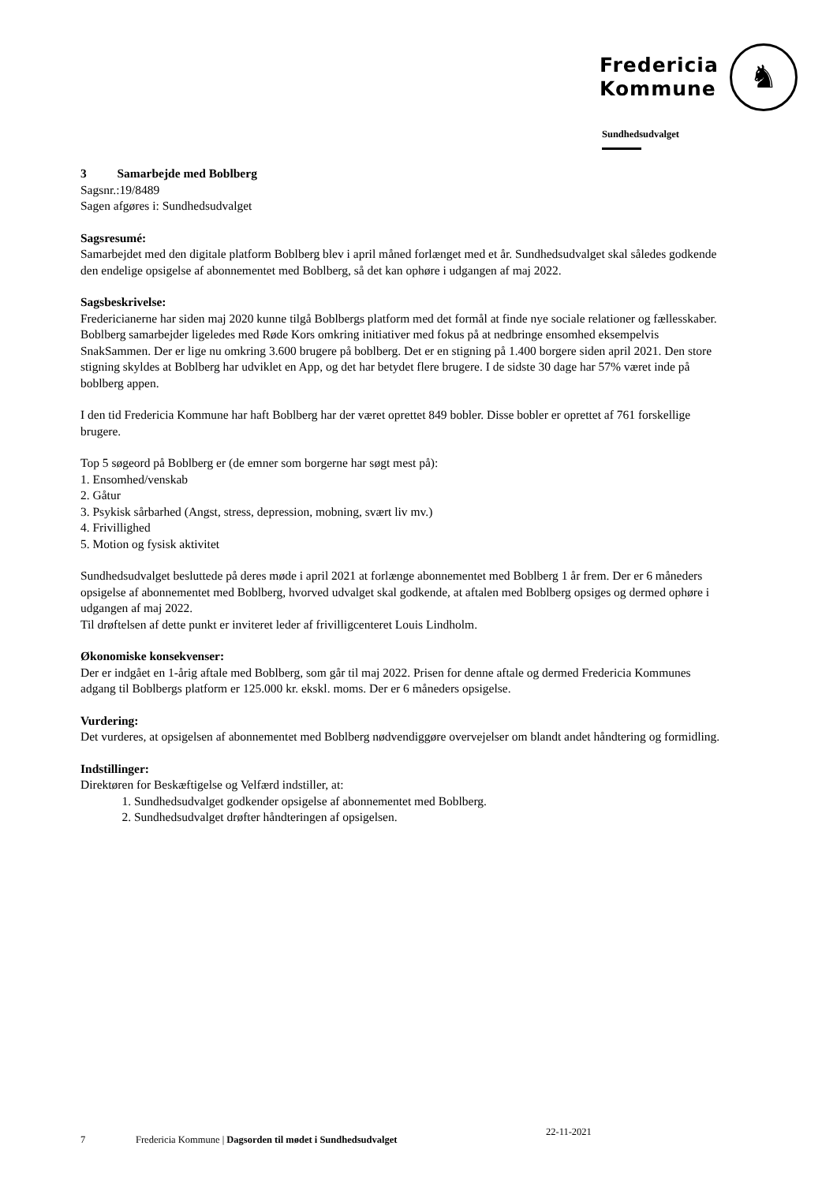Fredericia
Kommune
♞
Sundhedsudvalget
3 Samarbejde med Boblberg
Sagsnr.:19/8489
Sagen afgøres i: Sundhedsudvalget
Sagsresumé:
Samarbejdet med den digitale platform Boblberg blev i april måned forlænget med et år. Sundhedsudvalget skal således godkende den endelige opsigelse af abonnementet med Boblberg, så det kan ophøre i udgangen af maj 2022.
Sagsbeskrivelse:
Fredericianerne har siden maj 2020 kunne tilgå Boblbergs platform med det formål at finde nye sociale relationer og fællesskaber. Boblberg samarbejder ligeledes med Røde Kors omkring initiativer med fokus på at nedbringe ensomhed eksempelvis SnakSammen. Der er lige nu omkring 3.600 brugere på boblberg. Det er en stigning på 1.400 borgere siden april 2021. Den store stigning skyldes at Boblberg har udviklet en App, og det har betydet flere brugere. I de sidste 30 dage har 57% været inde på boblberg appen.
I den tid Fredericia Kommune har haft Boblberg har der været oprettet 849 bobler. Disse bobler er oprettet af 761 forskellige brugere.
Top 5 søgeord på Boblberg er (de emner som borgerne har søgt mest på):
1. Ensomhed/venskab
2. Gåtur
3. Psykisk sårbarhed (Angst, stress, depression, mobning, svært liv mv.)
4. Frivillighed
5. Motion og fysisk aktivitet
Sundhedsudvalget besluttede på deres møde i april 2021 at forlænge abonnementet med Boblberg 1 år frem. Der er 6 måneders opsigelse af abonnementet med Boblberg, hvorved udvalget skal godkende, at aftalen med Boblberg opsiges og dermed ophøre i udgangen af maj 2022.
Til drøftelsen af dette punkt er inviteret leder af frivilligcenteret Louis Lindholm.
Økonomiske konsekvenser:
Der er indgået en 1-årig aftale med Boblberg, som går til maj 2022. Prisen for denne aftale og dermed Fredericia Kommunes adgang til Boblbergs platform er 125.000 kr. ekskl. moms. Der er 6 måneders opsigelse.
Vurdering:
Det vurderes, at opsigelsen af abonnementet med Boblberg nødvendiggøre overvejelser om blandt andet håndtering og formidling.
Indstillinger:
Direktøren for Beskæftigelse og Velfærd indstiller, at:
1. Sundhedsudvalget godkender opsigelse af abonnementet med Boblberg.
2. Sundhedsudvalget drøfter håndteringen af opsigelsen.
7 Fredericia Kommune | Dagsorden til mødet i Sundhedsudvalget 22-11-2021